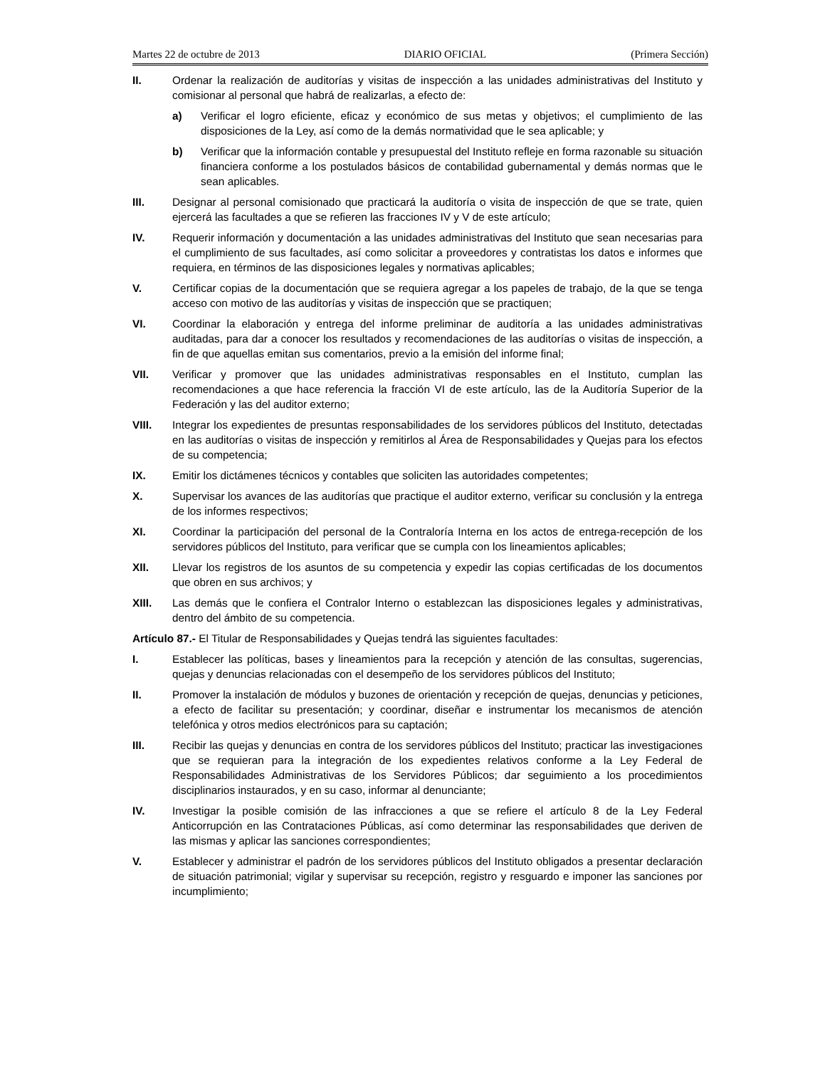Martes 22 de octubre de 2013 DIARIO OFICIAL (Primera Sección)
II. Ordenar la realización de auditorías y visitas de inspección a las unidades administrativas del Instituto y comisionar al personal que habrá de realizarlas, a efecto de:
a) Verificar el logro eficiente, eficaz y económico de sus metas y objetivos; el cumplimiento de las disposiciones de la Ley, así como de la demás normatividad que le sea aplicable; y
b) Verificar que la información contable y presupuestal del Instituto refleje en forma razonable su situación financiera conforme a los postulados básicos de contabilidad gubernamental y demás normas que le sean aplicables.
III. Designar al personal comisionado que practicará la auditoría o visita de inspección de que se trate, quien ejercerá las facultades a que se refieren las fracciones IV y V de este artículo;
IV. Requerir información y documentación a las unidades administrativas del Instituto que sean necesarias para el cumplimiento de sus facultades, así como solicitar a proveedores y contratistas los datos e informes que requiera, en términos de las disposiciones legales y normativas aplicables;
V. Certificar copias de la documentación que se requiera agregar a los papeles de trabajo, de la que se tenga acceso con motivo de las auditorías y visitas de inspección que se practiquen;
VI. Coordinar la elaboración y entrega del informe preliminar de auditoría a las unidades administrativas auditadas, para dar a conocer los resultados y recomendaciones de las auditorías o visitas de inspección, a fin de que aquellas emitan sus comentarios, previo a la emisión del informe final;
VII. Verificar y promover que las unidades administrativas responsables en el Instituto, cumplan las recomendaciones a que hace referencia la fracción VI de este artículo, las de la Auditoría Superior de la Federación y las del auditor externo;
VIII. Integrar los expedientes de presuntas responsabilidades de los servidores públicos del Instituto, detectadas en las auditorías o visitas de inspección y remitirlos al Área de Responsabilidades y Quejas para los efectos de su competencia;
IX. Emitir los dictámenes técnicos y contables que soliciten las autoridades competentes;
X. Supervisar los avances de las auditorías que practique el auditor externo, verificar su conclusión y la entrega de los informes respectivos;
XI. Coordinar la participación del personal de la Contraloría Interna en los actos de entrega-recepción de los servidores públicos del Instituto, para verificar que se cumpla con los lineamientos aplicables;
XII. Llevar los registros de los asuntos de su competencia y expedir las copias certificadas de los documentos que obren en sus archivos; y
XIII. Las demás que le confiera el Contralor Interno o establezcan las disposiciones legales y administrativas, dentro del ámbito de su competencia.
Artículo 87.- El Titular de Responsabilidades y Quejas tendrá las siguientes facultades:
I. Establecer las políticas, bases y lineamientos para la recepción y atención de las consultas, sugerencias, quejas y denuncias relacionadas con el desempeño de los servidores públicos del Instituto;
II. Promover la instalación de módulos y buzones de orientación y recepción de quejas, denuncias y peticiones, a efecto de facilitar su presentación; y coordinar, diseñar e instrumentar los mecanismos de atención telefónica y otros medios electrónicos para su captación;
III. Recibir las quejas y denuncias en contra de los servidores públicos del Instituto; practicar las investigaciones que se requieran para la integración de los expedientes relativos conforme a la Ley Federal de Responsabilidades Administrativas de los Servidores Públicos; dar seguimiento a los procedimientos disciplinarios instaurados, y en su caso, informar al denunciante;
IV. Investigar la posible comisión de las infracciones a que se refiere el artículo 8 de la Ley Federal Anticorrupción en las Contrataciones Públicas, así como determinar las responsabilidades que deriven de las mismas y aplicar las sanciones correspondientes;
V. Establecer y administrar el padrón de los servidores públicos del Instituto obligados a presentar declaración de situación patrimonial; vigilar y supervisar su recepción, registro y resguardo e imponer las sanciones por incumplimiento;